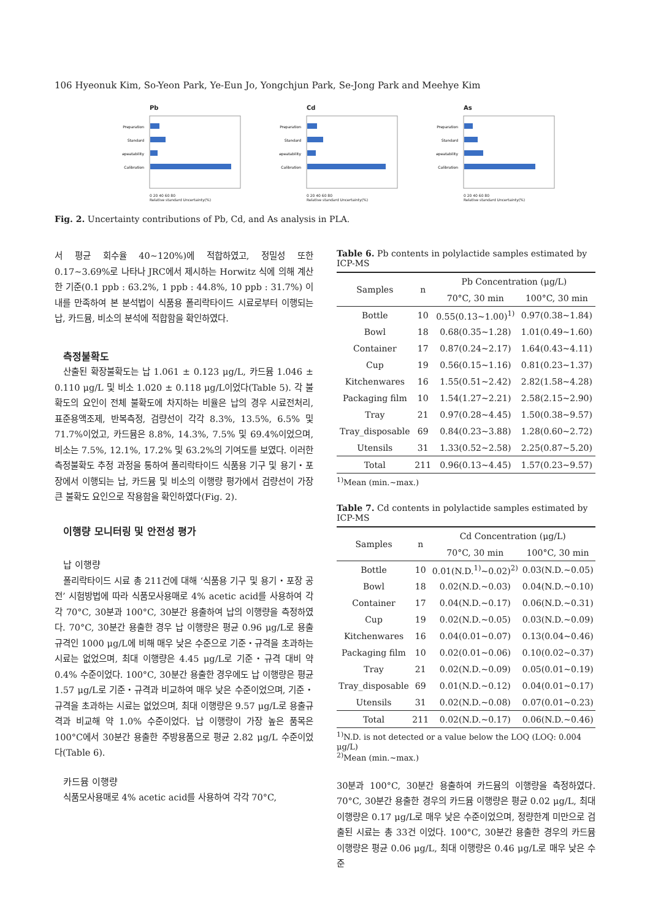106 Hyeonuk Kim, So-Yeon Park, Ye-Eun Jo, Yongchjun Park, Se-Jong Park and Meehye Kim
Pb
Preparation
Standard
Repeatability
Calibration
0 20 40 60 80
Relative standard Uncertainty(%)
Cd
Preparation
Standard
Repeatability
Calibration
0 20 40 60 80
Relative standard Uncertainty(%)
As
Preparation
Standard
Repeatability
Calibration
0 20 40 60 80
Relative standard Uncertainty(%)
Fig. 2. Uncertainty contributions of Pb, Cd, and As analysis in PLA.
서 평균 회수율 40~120%)에 적합하였고, 정밀성 또한 0.17~3.69%로 나타나 JRC에서 제시하는 Horwitz 식에 의해 계산한 기준(0.1 ppb : 63.2%, 1 ppb : 44.8%, 10 ppb : 31.7%) 이내를 만족하여 본 분석법이 식품용 폴리락타이드 시료로부터 이행되는 납, 카드뮴, 비소의 분석에 적합함을 확인하였다.
측정불확도
산출된 확장불확도는 납 1.061 ± 0.123 μg/L, 카드뮴 1.046 ± 0.110 μg/L 및 비소 1.020 ± 0.118 μg/L이었다(Table 5). 각 불확도의 요인이 전체 불확도에 차지하는 비율은 납의 경우 시료전처리, 표준용액조제, 반복측정, 검량선이 각각 8.3%, 13.5%, 6.5% 및 71.7%이었고, 카드뮴은 8.8%, 14.3%, 7.5% 및 69.4%이었으며, 비소는 7.5%, 12.1%, 17.2% 및 63.2%의 기여도를 보였다. 이러한 측정불확도 추정 과정을 통하여 폴리락타이드 식품용 기구 및 용기・포장에서 이행되는 납, 카드뮴 및 비소의 이행량 평가에서 검량선이 가장 큰 불확도 요인으로 작용함을 확인하였다(Fig. 2).
이행량 모니터링 및 안전성 평가
납 이행량
폴리락타이드 시료 총 211건에 대해 ‘식품용 기구 및 용기・포장 공전’ 시험방법에 따라 식품모사용매로 4% acetic acid를 사용하여 각각 70°C, 30분과 100°C, 30분간 용출하여 납의 이행량을 측정하였다. 70°C, 30분간 용출한 경우 납 이행량은 평균 0.96 μg/L로 용출규격인 1000 μg/L에 비해 매우 낮은 수준으로 기준・규격을 초과하는 시료는 없었으며, 최대 이행량은 4.45 μg/L로 기준・규격 대비 약 0.4% 수준이었다. 100°C, 30분간 용출한 경우에도 납 이행량은 평균 1.57 μg/L로 기준・규격과 비교하여 매우 낮은 수준이었으며, 기준・규격을 초과하는 시료는 없었으며, 최대 이행량은 9.57 μg/L로 용출규격과 비교해 약 1.0% 수준이었다. 납 이행량이 가장 높은 품목은 100°C에서 30분간 용출한 주방용품으로 평균 2.82 μg/L 수준이었다(Table 6).
카드뮴 이행량
식품모사용매로 4% acetic acid를 사용하여 각각 70°C,
Table 6. Pb contents in polylactide samples estimated by ICP-MS
| Samples | n | Pb Concentration (μg/L) | |
| --- | --- | --- | --- |
| | | 70°C, 30 min | 100°C, 30 min |
| Bottle | 10 | 0.55(0.13~1.00)<sup>1)</sup> | 0.97(0.38~1.84) |
| Bowl | 18 | 0.68(0.35~1.28) | 1.01(0.49~1.60) |
| Container | 17 | 0.87(0.24~2.17) | 1.64(0.43~4.11) |
| Cup | 19 | 0.56(0.15~1.16) | 0.81(0.23~1.37) |
| Kitchenwares | 16 | 1.55(0.51~2.42) | 2.82(1.58~4.28) |
| Packaging film | 10 | 1.54(1.27~2.21) | 2.58(2.15~2.90) |
| Tray | 21 | 0.97(0.28~4.45) | 1.50(0.38~9.57) |
| Tray_disposable | 69 | 0.84(0.23~3.88) | 1.28(0.60~2.72) |
| Utensils | 31 | 1.33(0.52~2.58) | 2.25(0.87~5.20) |
| Total | 211 | 0.96(0.13~4.45) | 1.57(0.23~9.57) |
<sup>1)</sup> Mean (min.~max.)
Table 7. Cd contents in polylactide samples estimated by ICP-MS
| Samples | n | Cd Concentration (μg/L) | |
| --- | --- | --- | --- |
| | | 70°C, 30 min | 100°C, 30 min |
| Bottle | 10 | 0.01(N.D.<sup>1)</sup>~0.02)<sup>2)</sup> | 0.03(N.D.~0.05) |
| Bowl | 18 | 0.02(N.D.~0.03) | 0.04(N.D.~0.10) |
| Container | 17 | 0.04(N.D.~0.17) | 0.06(N.D.~0.31) |
| Cup | 19 | 0.02(N.D.~0.05) | 0.03(N.D.~0.09) |
| Kitchenwares | 16 | 0.04(0.01~0.07) | 0.13(0.04~0.46) |
| Packaging film | 10 | 0.02(0.01~0.06) | 0.10(0.02~0.37) |
| Tray | 21 | 0.02(N.D.~0.09) | 0.05(0.01~0.19) |
| Tray_disposable | 69 | 0.01(N.D.~0.12) | 0.04(0.01~0.17) |
| Utensils | 31 | 0.02(N.D.~0.08) | 0.07(0.01~0.23) |
| Total | 211 | 0.02(N.D.~0.17) | 0.06(N.D.~0.46) |
<sup>1)</sup> N.D. is not detected or a value below the LOQ (LOQ: 0.004 μg/L)
<sup>2)</sup> Mean (min.~max.)
30분과 100°C, 30분간 용출하여 카드뮴의 이행량을 측정하였다. 70°C, 30분간 용출한 경우의 카드뮴 이행량은 평균 0.02 μg/L, 최대 이행량은 0.17 μg/L로 매우 낮은 수준이었으며, 정량한계 미만으로 검출된 시료는 총 33건 이었다. 100°C, 30분간 용출한 경우의 카드뮴 이행량은 평균 0.06 μg/L, 최대 이행량은 0.46 μg/L로 매우 낮은 수준